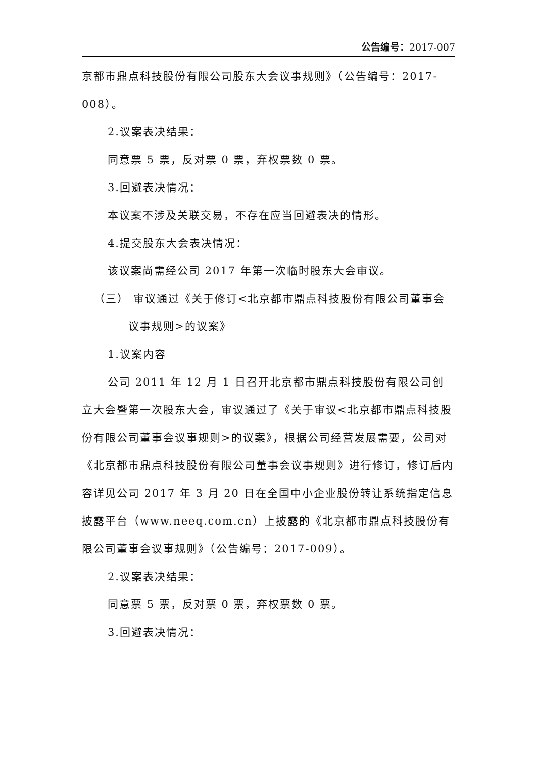公告编号：2017-007
京都市鼎点科技股份有限公司股东大会议事规则》（公告编号：2017-008）。
2.议案表决结果：
同意票 5 票，反对票 0 票，弃权票数 0 票。
3.回避表决情况：
本议案不涉及关联交易，不存在应当回避表决的情形。
4.提交股东大会表决情况：
该议案尚需经公司 2017 年第一次临时股东大会审议。
（三） 审议通过《关于修订<北京都市鼎点科技股份有限公司董事会
议事规则>的议案》
1.议案内容
公司 2011 年 12 月 1 日召开北京都市鼎点科技股份有限公司创立大会暨第一次股东大会，审议通过了《关于审议<北京都市鼎点科技股份有限公司董事会议事规则>的议案》，根据公司经营发展需要，公司对《北京都市鼎点科技股份有限公司董事会议事规则》进行修订，修订后内容详见公司 2017 年 3 月 20 日在全国中小企业股份转让系统指定信息披露平台（www.neeq.com.cn）上披露的《北京都市鼎点科技股份有限公司董事会议事规则》（公告编号：2017-009）。
2.议案表决结果：
同意票 5 票，反对票 0 票，弃权票数 0 票。
3.回避表决情况：